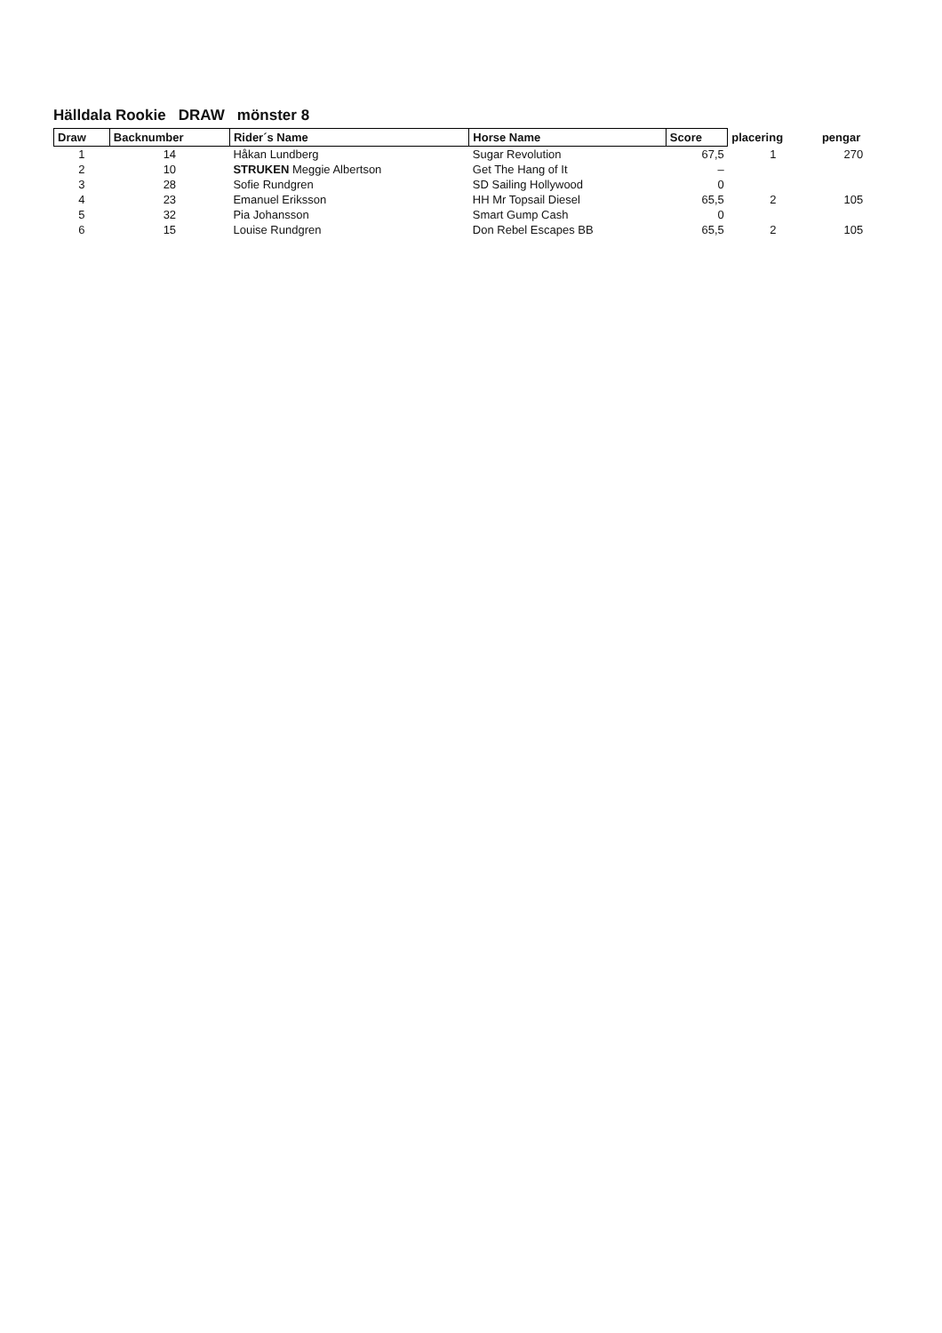Hälldala Rookie DRAW mönster 8
| Draw | Backnumber | Rider´s Name | Horse Name | Score | placering | pengar |
| --- | --- | --- | --- | --- | --- | --- |
| 1 | 14 | Håkan Lundberg | Sugar Revolution | 67,5 | 1 | 270 |
| 2 | 10 | STRUKEN Meggie Albertson | Get The Hang of It | – | | |
| 3 | 28 | Sofie Rundgren | SD Sailing Hollywood | 0 | | |
| 4 | 23 | Emanuel Eriksson | HH Mr Topsail Diesel | 65,5 | 2 | 105 |
| 5 | 32 | Pia Johansson | Smart Gump Cash | 0 | | |
| 6 | 15 | Louise Rundgren | Don Rebel Escapes BB | 65,5 | 2 | 105 |